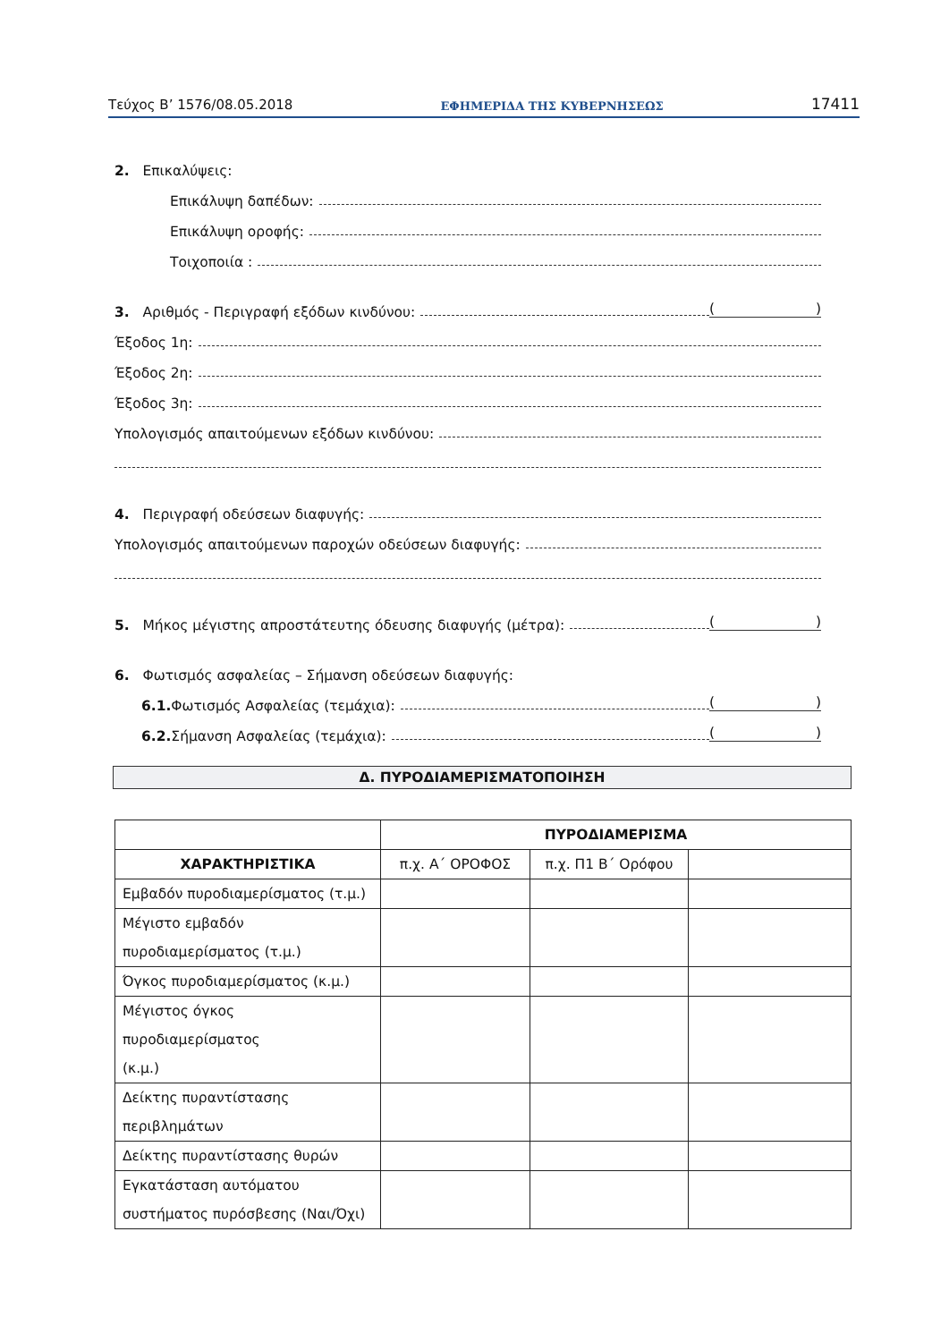Τεύχος Β’ 1576/08.05.2018 ΕΦΗΜΕΡΙΔΑ ΤΗΣ ΚΥΒΕΡΝΗΣΕΩΣ 17411
2. Επικαλύψεις:
Επικάλυψη δαπέδων:
Επικάλυψη οροφής:
Τοιχοποιία :
3. Αριθμός - Περιγραφή εξόδων κινδύνου: ()
Έξοδος 1η:
Έξοδος 2η:
Έξοδος 3η:
Υπολογισμός απαιτούμενων εξόδων κινδύνου:
4. Περιγραφή οδεύσεων διαφυγής:
Υπολογισμός απαιτούμενων παροχών οδεύσεων διαφυγής:
5. Μήκος μέγιστης απροστάτευτης όδευσης διαφυγής (μέτρα): ()
6. Φωτισμός ασφαλείας – Σήμανση οδεύσεων διαφυγής:
6.1. Φωτισμός Ασφαλείας (τεμάχια): ()
6.2. Σήμανση Ασφαλείας (τεμάχια): ()
Δ. ΠΥΡΟΔΙΑΜΕΡΙΣΜΑΤΟΠΟΙΗΣΗ
| | ΠΥΡΟΔΙΑΜΕΡΙΣΜΑ | | |
| ΧΑΡΑΚΤΗΡΙΣΤΙΚΑ | π.χ. Α΄ ΟΡΟΦΟΣ | π.χ. Π1 Β΄ Ορόφου | |
| Εμβαδόν πυροδιαμερίσματος (τ.μ.) | | | |
| Μέγιστο εμβαδόν πυροδιαμερίσματος (τ.μ.) | | | |
| Όγκος πυροδιαμερίσματος (κ.μ.) | | | |
| Μέγιστος όγκος πυροδιαμερίσματος (κ.μ.) | | | |
| Δείκτης πυραντίστασης περιβλημάτων | | | |
| Δείκτης πυραντίστασης θυρών | | | |
| Εγκατάσταση αυτόματου συστήματος πυρόσβεσης (Ναι/Όχι) | | | |